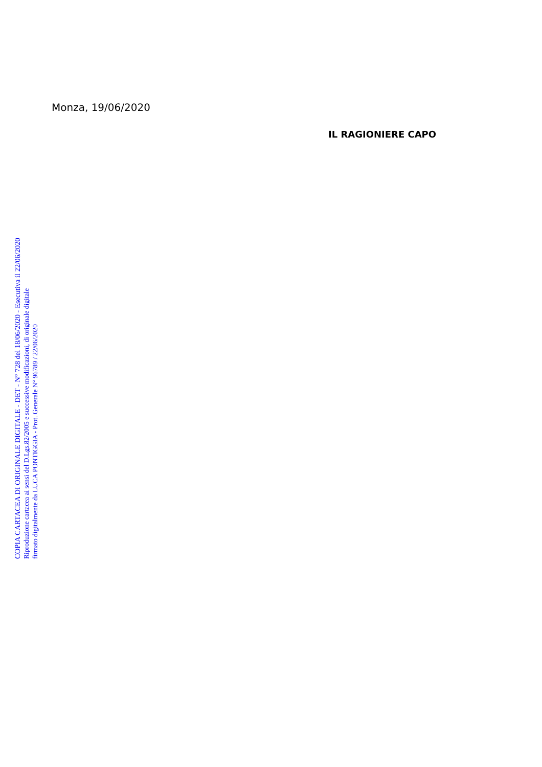Monza, 19/06/2020
IL RAGIONIERE CAPO
COPIA CARTACEA DI ORIGINALE DIGITALE - DET - N° 728 del 18/06/2020 - Esecutiva il 22/06/2020
Riproduzione cartacea ai sensi del D.Lgs.82/2005 e successive modificazioni, di originale digitale
firmato digitalmente da LUCA PONTIGGIA - Prot. Generale N° 96789 / 22/06/2020